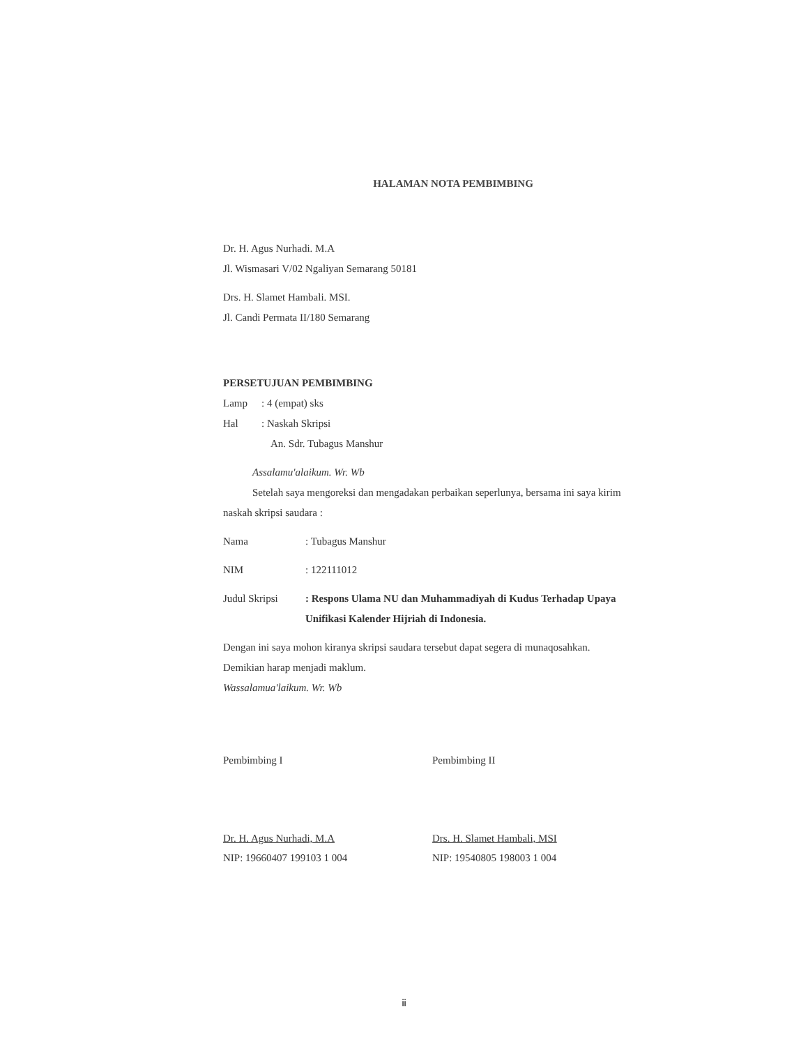HALAMAN NOTA PEMBIMBING
Dr. H. Agus Nurhadi. M.A
Jl. Wismasari V/02 Ngaliyan Semarang 50181
Drs. H. Slamet Hambali. MSI.
Jl. Candi Permata II/180 Semarang
PERSETUJUAN PEMBIMBING
Lamp: 4 (empat) sks
Hal: Naskah Skripsi
An. Sdr. Tubagus Manshur
Assalamu'alaikum. Wr. Wb
Setelah saya mengoreksi dan mengadakan perbaikan seperlunya, bersama ini saya kirim naskah skripsi saudara :
Nama: Tubagus Manshur
NIM: 122111012
Judul Skripsi: Respons Ulama NU dan Muhammadiyah di Kudus Terhadap Upaya Unifikasi Kalender Hijriah di Indonesia.
Dengan ini saya mohon kiranya skripsi saudara tersebut dapat segera di munaqosahkan.
Demikian harap menjadi maklum.
Wassalamua'laikum. Wr. Wb
Pembimbing I
Dr. H. Agus Nurhadi, M.A
NIP: 19660407 199103 1 004
Pembimbing II
Drs. H. Slamet Hambali, MSI
NIP: 19540805 198003 1 004
ii